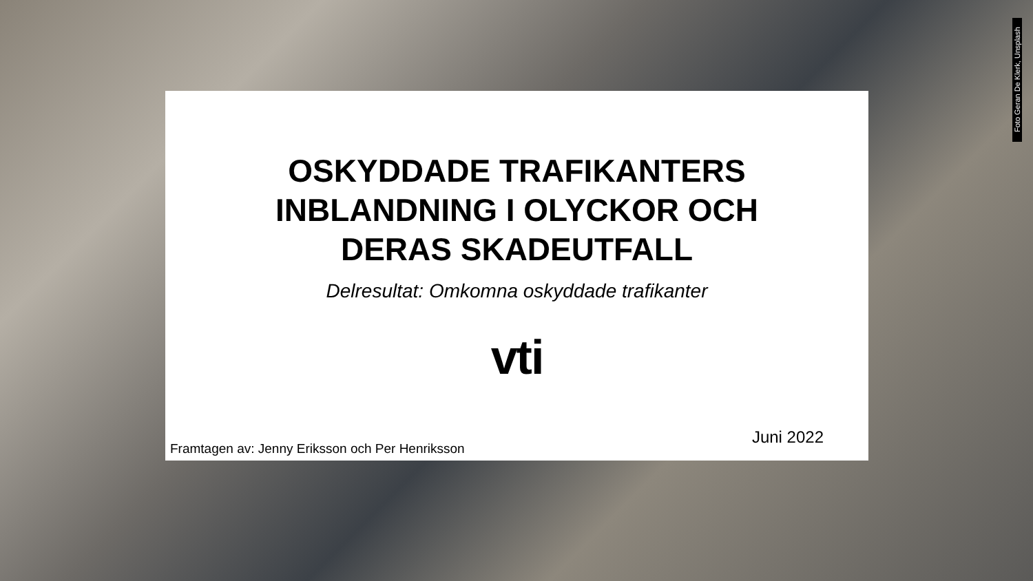Foto Geran De Klerk, Unsplash
OSKYDDADE TRAFIKANTERS
INBLANDNING I OLYCKOR OCH
DERAS SKADEUTFALL
Delresultat: Omkomna oskyddade trafikanter
vti
Framtagen av: Jenny Eriksson och Per Henriksson Juni 2022